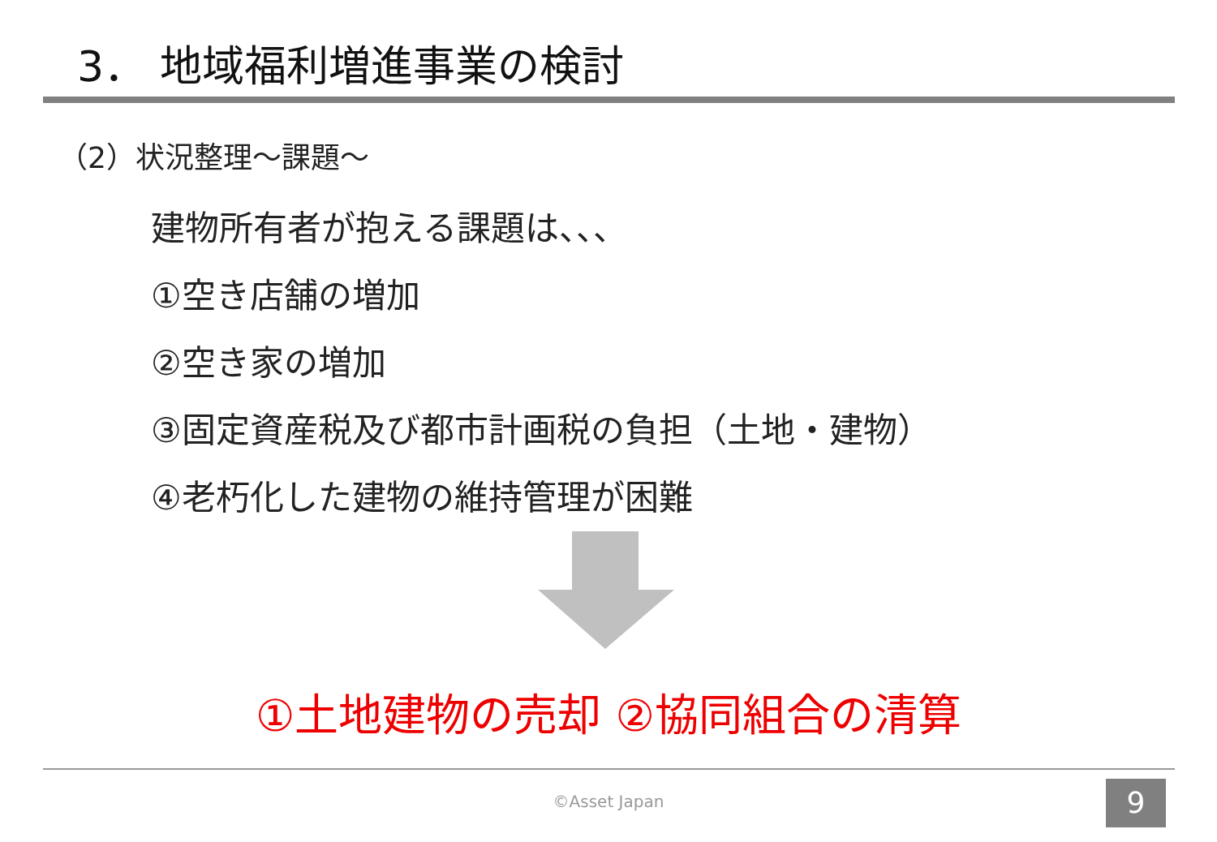3． 地域福利増進事業の検討
（2）状況整理～課題～
建物所有者が抱える課題は、、、
①空き店舗の増加
②空き家の増加
③固定資産税及び都市計画税の負担（土地・建物）
④老朽化した建物の維持管理が困難
①土地建物の売却 ②協同組合の清算
©Asset Japan 9